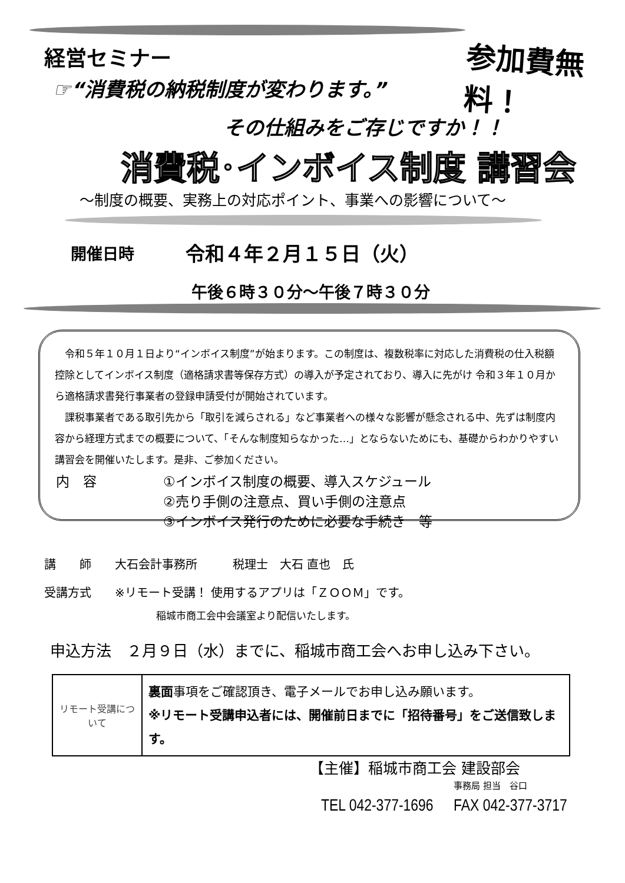経営セミナー 参加費無料！
☞“消費税の納税制度が変わります。”
その仕組みをご存じですか！！
消費税･インボイス制度 講習会
～制度の概要、実務上の対応ポイント、事業への影響について～
開催日時 令和４年２月１５日（火）
午後６時３０分～午後７時３０分
　令和５年１０月１日より“インボイス制度”が始まります。この制度は、複数税率に対応した消費税の仕入税額控除としてインボイス制度（適格請求書等保存方式）の導入が予定されており、導入に先がけ 令和３年１０月から適格請求書発行事業者の登録申請受付が開始されています。
　課税事業者である取引先から「取引を減らされる」など事業者への様々な影響が懸念される中、先ずは制度内容から経理方式までの概要について、「そんな制度知らなかった…」とならないためにも、基礎からわかりやすい講習会を開催いたします。是非、ご参加ください。
| 内 容 | ①インボイス制度の概要、導入スケジュール ②売り手側の注意点、買い手側の注意点 ③インボイス発行のために必要な手続き 等 |
講　　師　　大石会計事務所　　　税理士　大石 直也　氏
受講方式　　※リモート受講！ 使用するアプリは「ＺＯＯＭ」です。
稲城市商工会中会議室より配信いたします。
申込方法　２月９日（水）までに、稲城市商工会へお申し込み下さい。
| リモート受講について | 裏面 事項をご確認頂き、電子メールでお申し込み願います。 ※リモート受講申込者には、開催前日までに「招待番号」をご送信致します。 |
【主催】稲城市商工会 建設部会
事務局 担当　谷口
TEL 042-377-1696　 FAX 042-377-3717